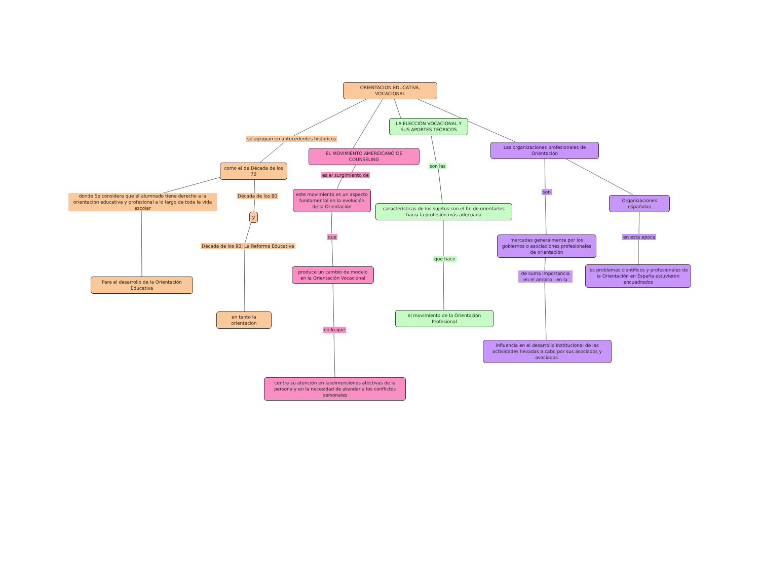ORIENTACION EDUCATIVA, VOCACIONAL
LA ELECCIÓN VOCACIONAL Y SUS APORTES TEÓRICOS
se agrupan en antecedentes historicos
Las organizaciones profesionales de Orientación
EL MOVIMIENTO AMEREICANO DE COUNSELING
como el de Década de los 70
son las
es el surgimiento de
son
donde Se considera que el alumnado tiene derecho a la orientación educativa y profesional a lo largo de toda la vida escolar
Década de los 80
este movimiento es un aspecto fundamental en la evolución de la Orientación
Organizaciones españolas
características de los sujetos con el fin de orientarles hacia la profesión más adecuada
y
que
marcadas generalmente por los gobiernos o asociaciones profesionales de orientación
en esta epoca
Década de los 90: La Reforma Educativa
que hace
produce un cambio de modelo en la Orientación Vocacional
los problemas científicos y profesionales de la Orientación en España estuvieron encuadrados
de suma importancia en el ambito , en la
Para el desarrollo de la Orientación Educativa
en tanto la orientacion
el movimiento de la Orientación Profesional
en lo que
influencia en el desarrollo institucional de las actividades llevadas a cabo por sus asociados y asociadas.
centra su atención en lasdimensiones afectivas de la persona y en la necesidad de atender a los conflictos personales